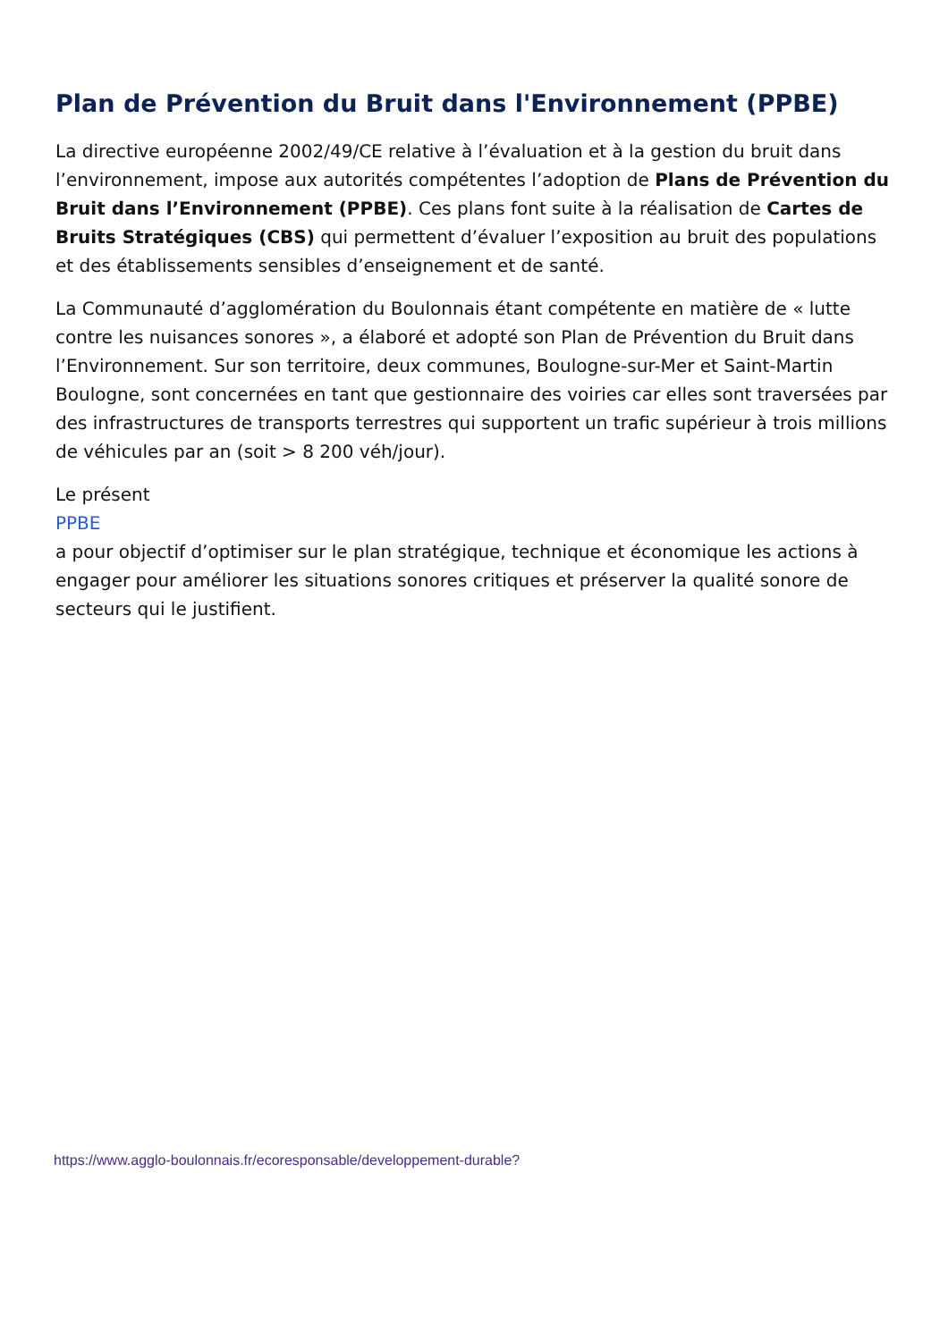Plan de Prévention du Bruit dans l'Environnement (PPBE)
La directive européenne 2002/49/CE relative à l’évaluation et à la gestion du bruit dans l’environnement, impose aux autorités compétentes l’adoption de Plans de Prévention du Bruit dans l’Environnement (PPBE). Ces plans font suite à la réalisation de Cartes de Bruits Stratégiques (CBS) qui permettent d’évaluer l’exposition au bruit des populations et des établissements sensibles d’enseignement et de santé.
La Communauté d’agglomération du Boulonnais étant compétente en matière de « lutte contre les nuisances sonores », a élaboré et adopté son Plan de Prévention du Bruit dans l’Environnement. Sur son territoire, deux communes, Boulogne-sur-Mer et Saint-Martin Boulogne, sont concernées en tant que gestionnaire des voiries car elles sont traversées par des infrastructures de transports terrestres qui supportent un trafic supérieur à trois millions de véhicules par an (soit > 8 200 véh/jour).
Le présent
PPBE
a pour objectif d’optimiser sur le plan stratégique, technique et économique les actions à engager pour améliorer les situations sonores critiques et préserver la qualité sonore de secteurs qui le justifient.
https://www.agglo-boulonnais.fr/ecoresponsable/developpement-durable?